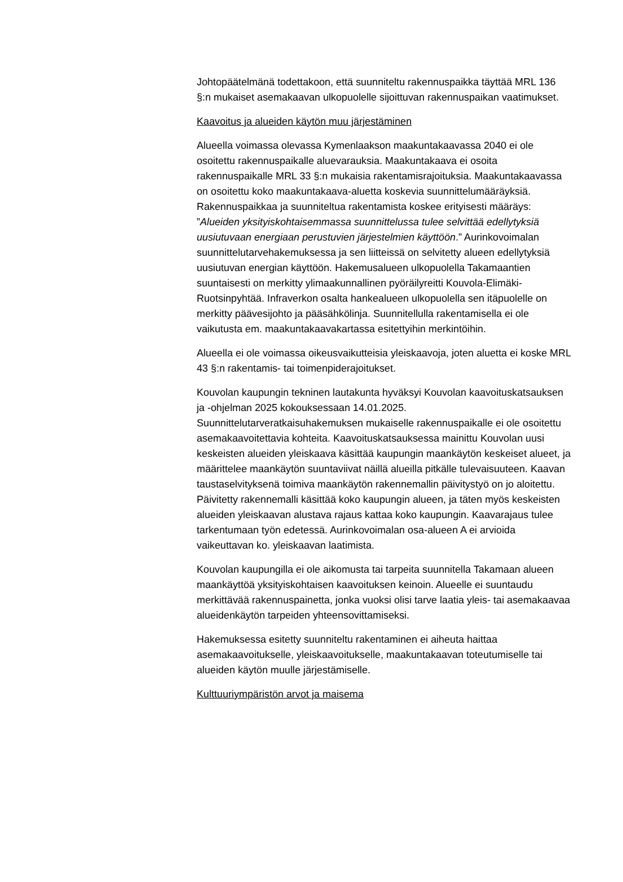Johtopäätelmänä todettakoon, että suunniteltu rakennuspaikka täyttää MRL 136 §:n mukaiset asemakaavan ulkopuolelle sijoittuvan rakennuspaikan vaatimukset.
Kaavoitus ja alueiden käytön muu järjestäminen
Alueella voimassa olevassa Kymenlaakson maakuntakaavassa 2040 ei ole osoitettu rakennuspaikalle aluevarauksia. Maakuntakaava ei osoita rakennuspaikalle MRL 33 §:n mukaisia rakentamisrajoituksia. Maakuntakaavassa on osoitettu koko maakuntakaava-aluetta koskevia suunnittelumääräyksiä. Rakennuspaikkaa ja suunniteltua rakentamista koskee erityisesti määräys: ”Alueiden yksityiskohtaisemmassa suunnittelussa tulee selvittää edellytyksiä uusiutuvaan energiaan perustuvien järjestelmien käyttöön.” Aurinkovoimalan suunnittelutarvehakemuksessa ja sen liitteissä on selvitetty alueen edellytyksiä uusiutuvan energian käyttöön. Hakemusalueen ulkopuolella Takamaantien suuntaisesti on merkitty ylimaakunnallinen pyöräilyreitti Kouvola-Elimäki-Ruotsinpyhtää. Infraverkon osalta hankealueen ulkopuolella sen itäpuolelle on merkitty päävesijohto ja pääsähkölinja. Suunnitellulla rakentamisella ei ole vaikutusta em. maakuntakaavakartassa esitettyihin merkintöihin.
Alueella ei ole voimassa oikeusvaikutteisia yleiskaavoja, joten aluetta ei koske MRL 43 §:n rakentamis- tai toimenpiderajoitukset.
Kouvolan kaupungin tekninen lautakunta hyväksyi Kouvolan kaavoituskatsauksen ja -ohjelman 2025 kokouksessaan 14.01.2025. Suunnittelutarveratkaisuhakemuksen mukaiselle rakennuspaikalle ei ole osoitettu asemakaavoitettavia kohteita. Kaavoituskatsauksessa mainittu Kouvolan uusi keskeisten alueiden yleiskaava käsittää kaupungin maankäytön keskeiset alueet, ja määrittelee maankäytön suuntaviivat näillä alueilla pitkälle tulevaisuuteen. Kaavan taustaselvityksenä toimiva maankäytön rakennemallin päivitystyö on jo aloitettu. Päivitetty rakennemalli käsittää koko kaupungin alueen, ja täten myös keskeisten alueiden yleiskaavan alustava rajaus kattaa koko kaupungin. Kaavarajaus tulee tarkentumaan työn edetessä. Aurinkovoimalan osa-alueen A ei arvioida vaikeuttavan ko. yleiskaavan laatimista.
Kouvolan kaupungilla ei ole aikomusta tai tarpeita suunnitella Takamaan alueen maankäyttöä yksityiskohtaisen kaavoituksen keinoin. Alueelle ei suuntaudu merkittävää rakennuspainetta, jonka vuoksi olisi tarve laatia yleis- tai asemakaavaa alueidenkäytön tarpeiden yhteensovittamiseksi.
Hakemuksessa esitetty suunniteltu rakentaminen ei aiheuta haittaa asemakaavoitukselle, yleiskaavoitukselle, maakuntakaavan toteutumiselle tai alueiden käytön muulle järjestämiselle.
Kulttuuriympäristön arvot ja maisema